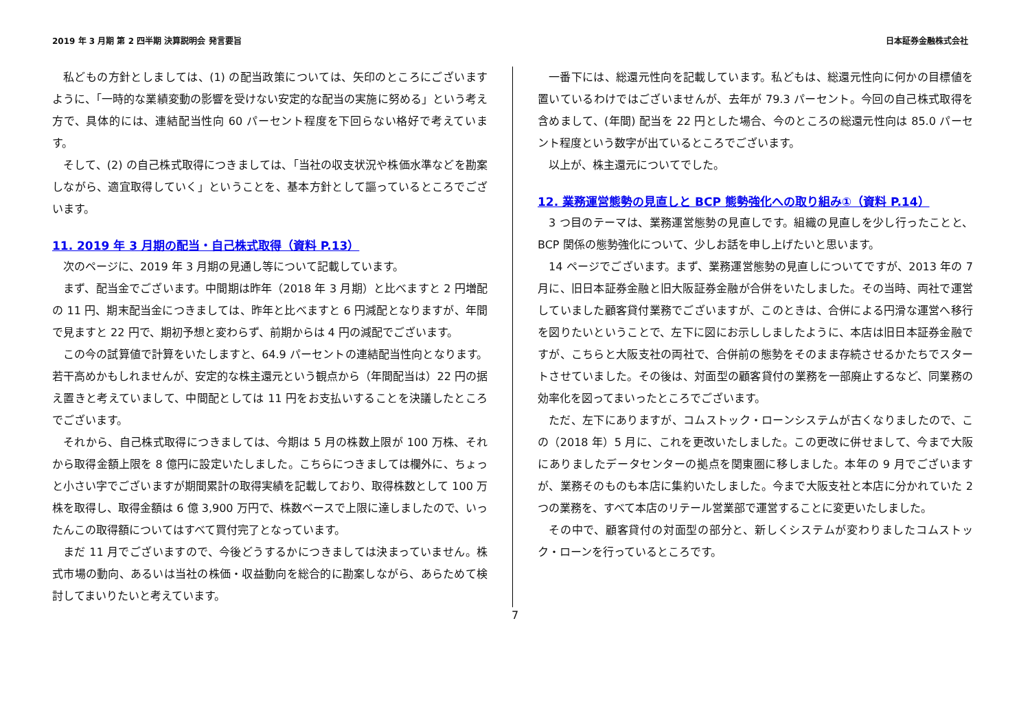2019 年 3 月期 第 2 四半期 決算説明会 発言要旨 日本証券金融株式会社
私どもの方針としましては、(1) の配当政策については、矢印のところにございますように、「一時的な業績変動の影響を受けない安定的な配当の実施に努める」という考え方で、具体的には、連結配当性向 60 パーセント程度を下回らない格好で考えています。
そして、(2) の自己株式取得につきましては、「当社の収支状況や株価水準などを勘案しながら、適宜取得していく」ということを、基本方針として謳っているところでございます。
11. 2019 年 3 月期の配当・自己株式取得（資料 P.13）
次のページに、2019 年 3 月期の見通し等について記載しています。
まず、配当金でございます。中間期は昨年（2018 年 3 月期）と比べますと 2 円増配の 11 円、期末配当金につきましては、昨年と比べますと 6 円減配となりますが、年間で見ますと 22 円で、期初予想と変わらず、前期からは 4 円の減配でございます。
この今の試算値で計算をいたしますと、64.9 パーセントの連結配当性向となります。若干高めかもしれませんが、安定的な株主還元という観点から（年間配当は）22 円の据え置きと考えていまして、中間配としては 11 円をお支払いすることを決議したところでございます。
それから、自己株式取得につきましては、今期は 5 月の株数上限が 100 万株、それから取得金額上限を 8 億円に設定いたしました。こちらにつきましては欄外に、ちょっと小さい字でございますが期間累計の取得実績を記載しており、取得株数として 100 万株を取得し、取得金額は 6 億 3,900 万円で、株数ベースで上限に達しましたので、いったんこの取得額についてはすべて買付完了となっています。
まだ 11 月でございますので、今後どうするかにつきましては決まっていません。株式市場の動向、あるいは当社の株価・収益動向を総合的に勘案しながら、あらためて検討してまいりたいと考えています。
一番下には、総還元性向を記載しています。私どもは、総還元性向に何かの目標値を置いているわけではございませんが、去年が 79.3 パーセント。今回の自己株式取得を含めまして、(年間) 配当を 22 円とした場合、今のところの総還元性向は 85.0 パーセント程度という数字が出ているところでございます。
以上が、株主還元についてでした。
12. 業務運営態勢の見直しと BCP 態勢強化への取り組み①（資料 P.14）
3 つ目のテーマは、業務運営態勢の見直しです。組織の見直しを少し行ったことと、BCP 関係の態勢強化について、少しお話を申し上げたいと思います。
14 ページでございます。まず、業務運営態勢の見直しについてですが、2013 年の 7 月に、旧日本証券金融と旧大阪証券金融が合併をいたしました。その当時、両社で運営していました顧客貸付業務でございますが、このときは、合併による円滑な運営へ移行を図りたいということで、左下に図にお示ししましたように、本店は旧日本証券金融ですが、こちらと大阪支社の両社で、合併前の態勢をそのまま存続させるかたちでスタートさせていました。その後は、対面型の顧客貸付の業務を一部廃止するなど、同業務の効率化を図ってまいったところでございます。
ただ、左下にありますが、コムストック・ローンシステムが古くなりましたので、この（2018 年）5 月に、これを更改いたしました。この更改に併せまして、今まで大阪にありましたデータセンターの拠点を関東圏に移しました。本年の 9 月でございますが、業務そのものも本店に集約いたしました。今まで大阪支社と本店に分かれていた 2 つの業務を、すべて本店のリテール営業部で運営することに変更いたしました。
その中で、顧客貸付の対面型の部分と、新しくシステムが変わりましたコムストック・ローンを行っているところです。
7